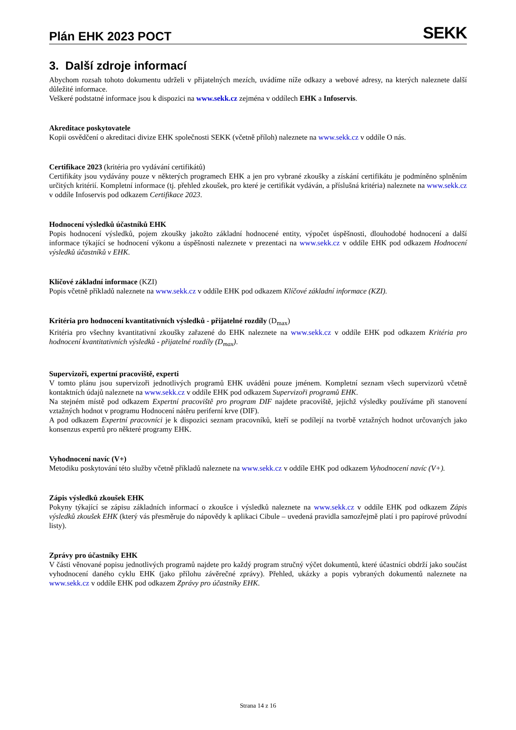Plán EHK 2023 POCT
SEKK
3. Další zdroje informací
Abychom rozsah tohoto dokumentu udrželi v přijatelných mezích, uvádíme níže odkazy a webové adresy, na kterých naleznete další důležité informace.
Veškeré podstatné informace jsou k dispozici na www.sekk.cz zejména v oddílech EHK a Infoservis.
Akreditace poskytovatele
Kopii osvědčení o akreditaci divize EHK společnosti SEKK (včetně příloh) naleznete na www.sekk.cz v oddíle O nás.
Certifikace 2023 (kritéria pro vydávání certifikátů)
Certifikáty jsou vydávány pouze v některých programech EHK a jen pro vybrané zkoušky a získání certifikátu je podmíněno splněním určitých kritérií. Kompletní informace (tj. přehled zkoušek, pro které je certifikát vydáván, a příslušná kritéria) naleznete na www.sekk.cz v oddíle Infoservis pod odkazem Certifikace 2023.
Hodnocení výsledků účastníků EHK
Popis hodnocení výsledků, pojem zkoušky jakožto základní hodnocené entity, výpočet úspěšnosti, dlouhodobé hodnocení a další informace týkající se hodnocení výkonu a úspěšnosti naleznete v prezentaci na www.sekk.cz v oddíle EHK pod odkazem Hodnocení výsledků účastníků v EHK.
Klíčové základní informace (KZI)
Popis včetně příkladů naleznete na www.sekk.cz v oddíle EHK pod odkazem Klíčové základní informace (KZI).
Kritéria pro hodnocení kvantitativních výsledků - přijatelné rozdíly (D<sub>max</sub>)
Kritéria pro všechny kvantitativní zkoušky zařazené do EHK naleznete na www.sekk.cz v oddíle EHK pod odkazem Kritéria pro hodnocení kvantitativních výsledků - přijatelné rozdíly (D<sub>max</sub>).
Supervizoři, expertní pracoviště, experti
V tomto plánu jsou supervizoři jednotlivých programů EHK uváděni pouze jménem. Kompletní seznam všech supervizorů včetně kontaktních údajů naleznete na www.sekk.cz v oddíle EHK pod odkazem Supervizoři programů EHK.
Na stejném místě pod odkazem Expertní pracoviště pro program DIF najdete pracoviště, jejichž výsledky používáme při stanovení vztažných hodnot v programu Hodnocení nátěru periferní krve (DIF).
A pod odkazem Expertní pracovníci je k dispozici seznam pracovníků, kteří se podílejí na tvorbě vztažných hodnot určovaných jako konsenzus expertů pro některé programy EHK.
Vyhodnocení navíc (V+)
Metodiku poskytování této služby včetně příkladů naleznete na www.sekk.cz v oddíle EHK pod odkazem Vyhodnocení navíc (V+).
Zápis výsledků zkoušek EHK
Pokyny týkající se zápisu základních informací o zkoušce i výsledků naleznete na www.sekk.cz v oddíle EHK pod odkazem Zápis výsledků zkoušek EHK (který vás přesměruje do nápovědy k aplikaci Cibule – uvedená pravidla samozřejmě platí i pro papírové průvodní listy).
Zprávy pro účastníky EHK
V části věnované popisu jednotlivých programů najdete pro každý program stručný výčet dokumentů, které účastníci obdrží jako součást vyhodnocení daného cyklu EHK (jako přílohu závěrečné zprávy). Přehled, ukázky a popis vybraných dokumentů naleznete na www.sekk.cz v oddíle EHK pod odkazem Zprávy pro účastníky EHK.
Strana 14 z 16